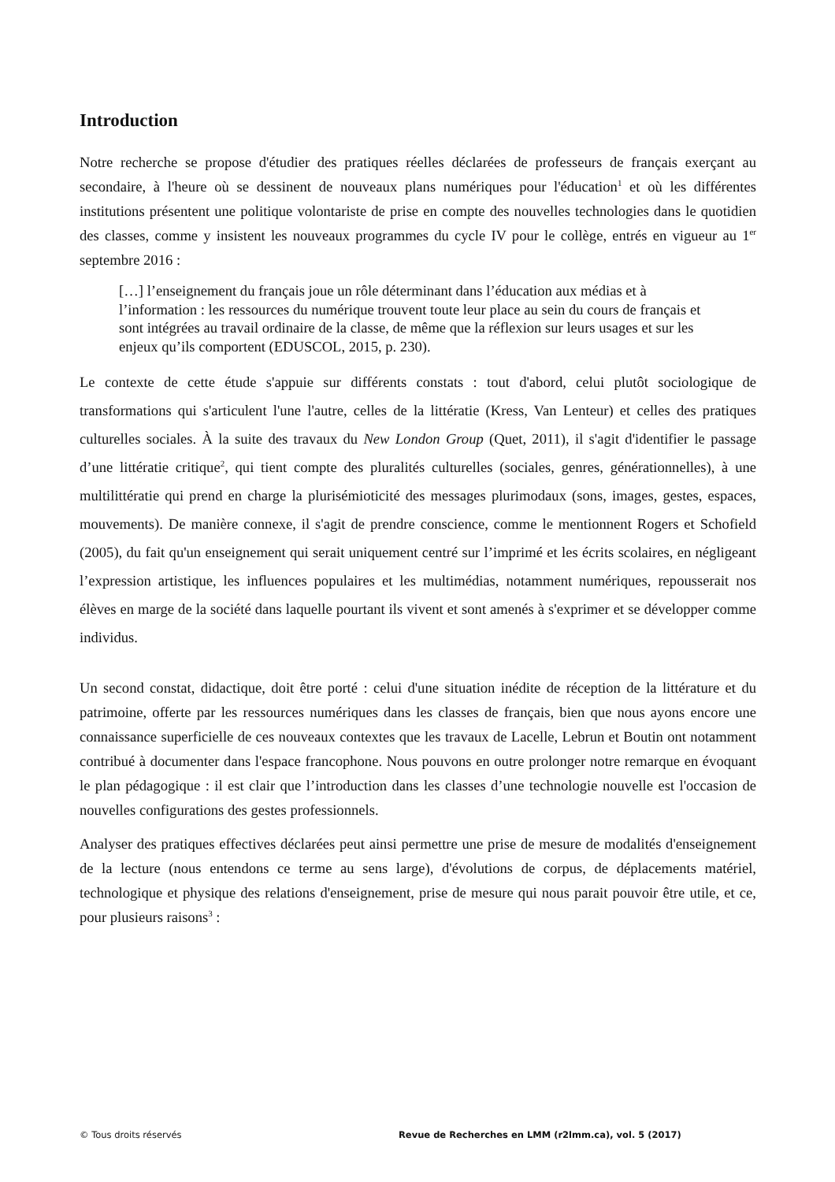Introduction
Notre recherche se propose d'étudier des pratiques réelles déclarées de professeurs de français exerçant au secondaire, à l'heure où se dessinent de nouveaux plans numériques pour l'éducation<sup>1</sup> et où les différentes institutions présentent une politique volontariste de prise en compte des nouvelles technologies dans le quotidien des classes, comme y insistent les nouveaux programmes du cycle IV pour le collège, entrés en vigueur au 1<sup>er</sup> septembre 2016 :
[…] l’enseignement du français joue un rôle déterminant dans l’éducation aux médias et à l’information : les ressources du numérique trouvent toute leur place au sein du cours de français et sont intégrées au travail ordinaire de la classe, de même que la réflexion sur leurs usages et sur les enjeux qu’ils comportent (EDUSCOL, 2015, p. 230).
Le contexte de cette étude s'appuie sur différents constats : tout d'abord, celui plutôt sociologique de transformations qui s'articulent l'une l'autre, celles de la littératie (Kress, Van Lenteur) et celles des pratiques culturelles sociales. À la suite des travaux du New London Group (Quet, 2011), il s'agit d'identifier le passage d’une littératie critique<sup>2</sup>, qui tient compte des pluralités culturelles (sociales, genres, générationnelles), à une multilittératie qui prend en charge la plurisémioticité des messages plurimodaux (sons, images, gestes, espaces, mouvements). De manière connexe, il s'agit de prendre conscience, comme le mentionnent Rogers et Schofield (2005), du fait qu'un enseignement qui serait uniquement centré sur l’imprimé et les écrits scolaires, en négligeant l’expression artistique, les influences populaires et les multimédias, notamment numériques, repousserait nos élèves en marge de la société dans laquelle pourtant ils vivent et sont amenés à s'exprimer et se développer comme individus.
Un second constat, didactique, doit être porté : celui d'une situation inédite de réception de la littérature et du patrimoine, offerte par les ressources numériques dans les classes de français, bien que nous ayons encore une connaissance superficielle de ces nouveaux contextes que les travaux de Lacelle, Lebrun et Boutin ont notamment contribué à documenter dans l'espace francophone. Nous pouvons en outre prolonger notre remarque en évoquant le plan pédagogique : il est clair que l’introduction dans les classes d’une technologie nouvelle est l'occasion de nouvelles configurations des gestes professionnels.
Analyser des pratiques effectives déclarées peut ainsi permettre une prise de mesure de modalités d'enseignement de la lecture (nous entendons ce terme au sens large), d'évolutions de corpus, de déplacements matériel, technologique et physique des relations d'enseignement, prise de mesure qui nous parait pouvoir être utile, et ce, pour plusieurs raisons<sup>3</sup> :
© Tous droits réservés Revue de Recherches en LMM (r2lmm.ca), vol. 5 (2017)